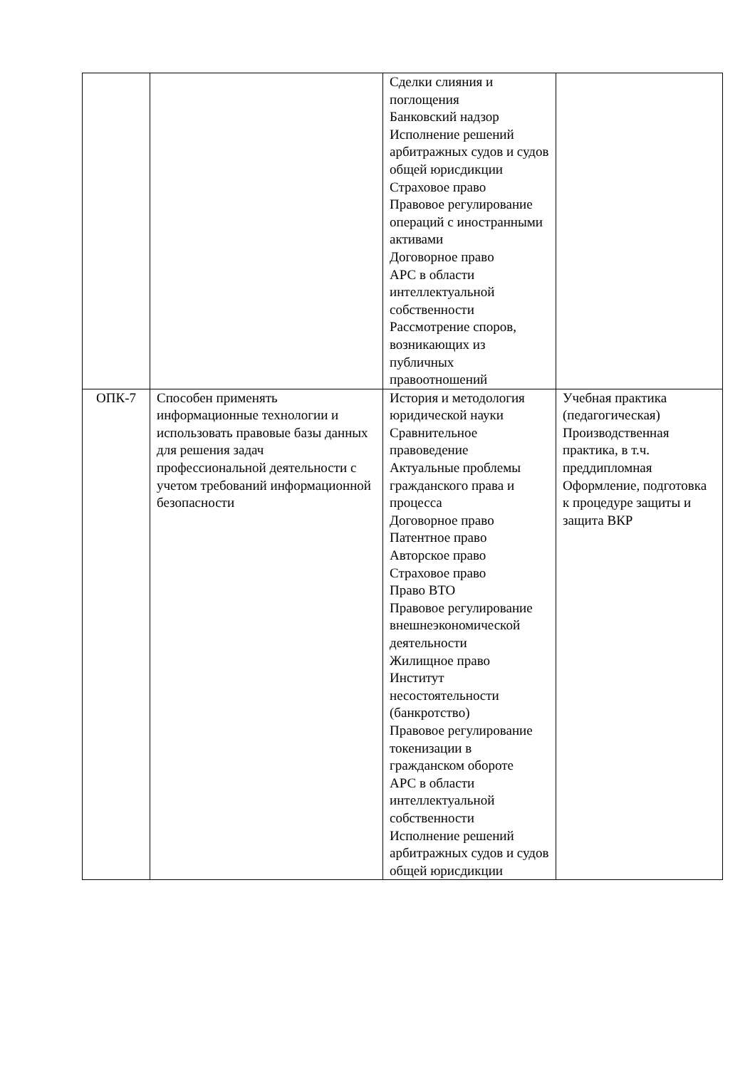| | | Сделки слияния и поглощения Банковский надзор Исполнение решений арбитражных судов и судов общей юрисдикции Страховое право Правовое регулирование операций с иностранными активами Договорное право АРС в области интеллектуальной собственности Рассмотрение споров, возникающих из публичных правоотношений | |
| ОПК-7 | Способен применять информационные технологии и использовать правовые базы данных для решения задач профессиональной деятельности с учетом требований информационной безопасности | История и методология юридической науки Сравнительное правоведение Актуальные проблемы гражданского права и процесса Договорное право Патентное право Авторское право Страховое право Право ВТО Правовое регулирование внешнеэкономической деятельности Жилищное право Институт несостоятельности (банкротство) Правовое регулирование токенизации в гражданском обороте АРС в области интеллектуальной собственности Исполнение решений арбитражных судов и судов общей юрисдикции | Учебная практика (педагогическая) Производственная практика, в т.ч. преддипломная Оформление, подготовка к процедуре защиты и защита ВКР |